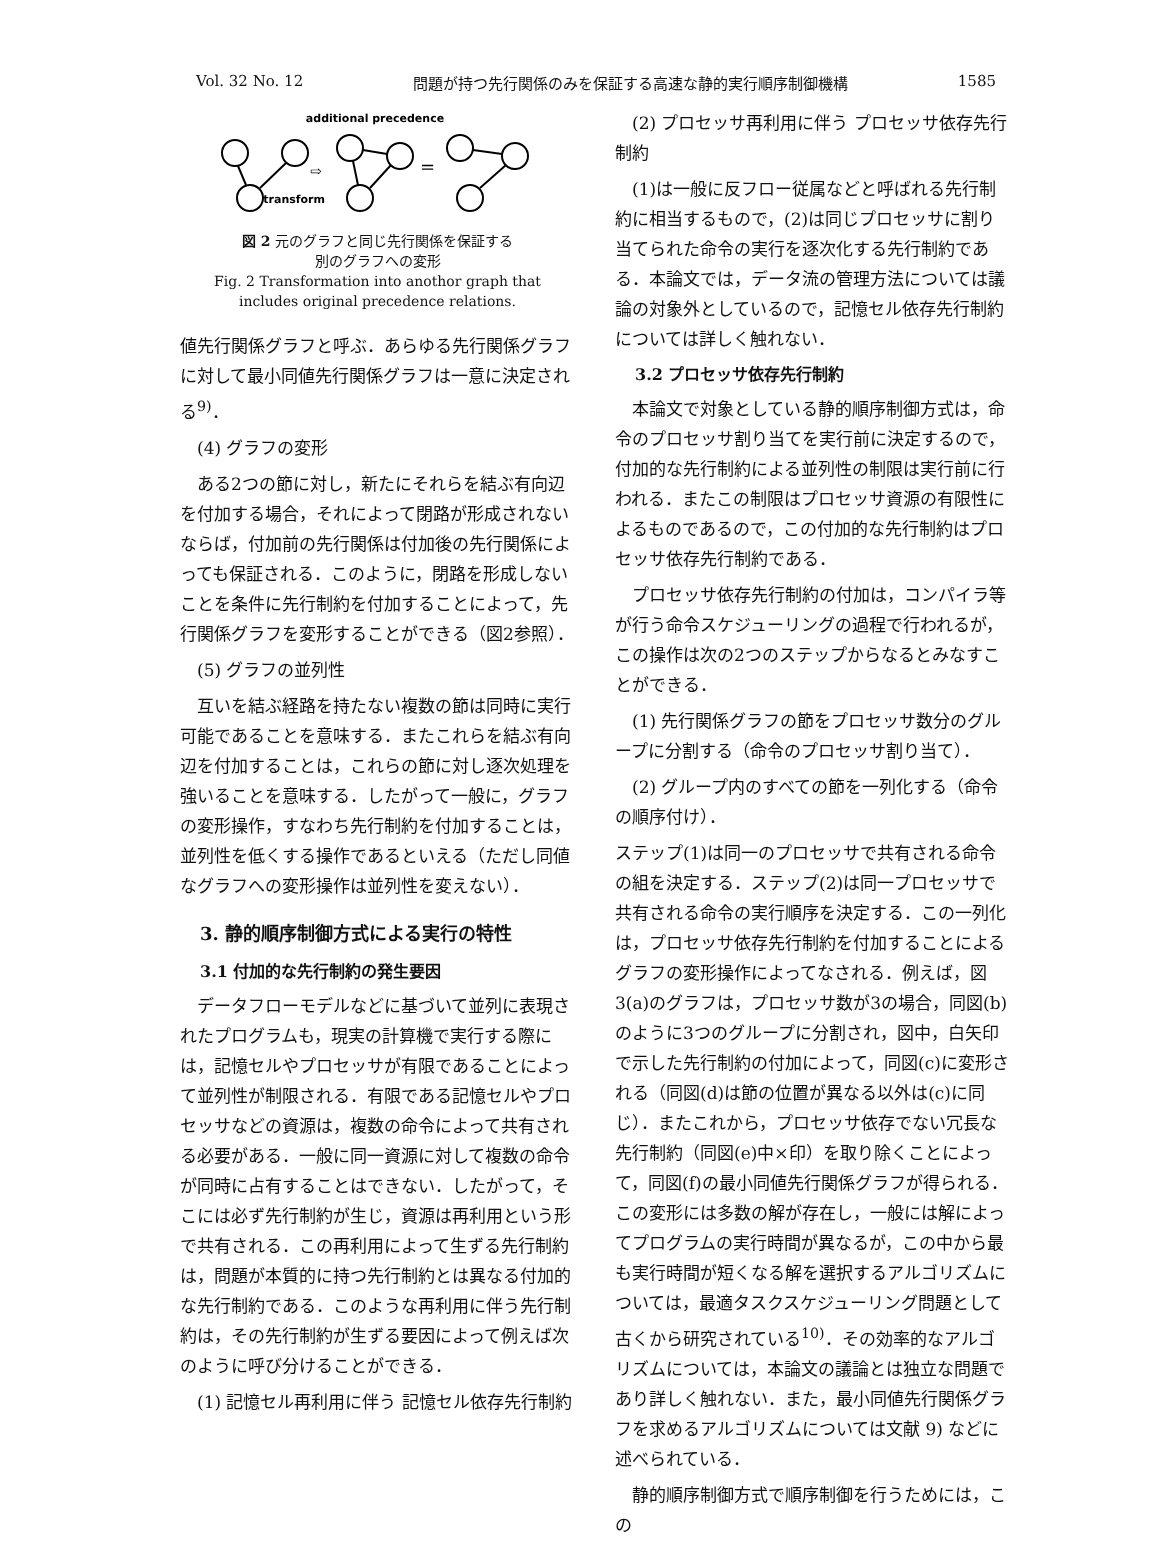Vol. 32 No. 12 問題が持つ先行関係のみを保証する高速な静的実行順序制御機構 1585
additional precedence
⇨
=
transform
図 2 元のグラフと同じ先行関係を保証する
別のグラフへの変形
Fig. 2 Transformation into anothor graph that
includes original precedence relations.
値先行関係グラフと呼ぶ．あらゆる先行関係グラフに対して最小同値先行関係グラフは一意に決定される<sup>9)</sup>．
(4) グラフの変形
ある2つの節に対し，新たにそれらを結ぶ有向辺を付加する場合，それによって閉路が形成されないならば，付加前の先行関係は付加後の先行関係によっても保証される．このように，閉路を形成しないことを条件に先行制約を付加することによって，先行関係グラフを変形することができる（図2参照）．
(5) グラフの並列性
互いを結ぶ経路を持たない複数の節は同時に実行可能であることを意味する．またこれらを結ぶ有向辺を付加することは，これらの節に対し逐次処理を強いることを意味する．したがって一般に，グラフの変形操作，すなわち先行制約を付加することは，並列性を低くする操作であるといえる（ただし同値なグラフへの変形操作は並列性を変えない）．
3. 静的順序制御方式による実行の特性
3.1 付加的な先行制約の発生要因
データフローモデルなどに基づいて並列に表現されたプログラムも，現実の計算機で実行する際には，記憶セルやプロセッサが有限であることによって並列性が制限される．有限である記憶セルやプロセッサなどの資源は，複数の命令によって共有される必要がある．一般に同一資源に対して複数の命令が同時に占有することはできない．したがって，そこには必ず先行制約が生じ，資源は再利用という形で共有される．この再利用によって生ずる先行制約は，問題が本質的に持つ先行制約とは異なる付加的な先行制約である．このような再利用に伴う先行制約は，その先行制約が生ずる要因によって例えば次のように呼び分けることができる．
(1) 記憶セル再利用に伴う 記憶セル依存先行制約
(2) プロセッサ再利用に伴う プロセッサ依存先行制約
(1)は一般に反フロー従属などと呼ばれる先行制約に相当するもので，(2)は同じプロセッサに割り当てられた命令の実行を逐次化する先行制約である．本論文では，データ流の管理方法については議論の対象外としているので，記憶セル依存先行制約については詳しく触れない．
3.2 プロセッサ依存先行制約
本論文で対象としている静的順序制御方式は，命令のプロセッサ割り当てを実行前に決定するので，付加的な先行制約による並列性の制限は実行前に行われる．またこの制限はプロセッサ資源の有限性によるものであるので，この付加的な先行制約はプロセッサ依存先行制約である．
プロセッサ依存先行制約の付加は，コンパイラ等が行う命令スケジューリングの過程で行われるが，この操作は次の2つのステップからなるとみなすことができる．
(1) 先行関係グラフの節をプロセッサ数分のグループに分割する（命令のプロセッサ割り当て）．
(2) グループ内のすべての節を一列化する（命令の順序付け）．
ステップ(1)は同一のプロセッサで共有される命令の組を決定する．ステップ(2)は同一プロセッサで共有される命令の実行順序を決定する．この一列化は，プロセッサ依存先行制約を付加することによるグラフの変形操作によってなされる．例えば，図3(a)のグラフは，プロセッサ数が3の場合，同図(b)のように3つのグループに分割され，図中，白矢印で示した先行制約の付加によって，同図(c)に変形される（同図(d)は節の位置が異なる以外は(c)に同じ）．またこれから，プロセッサ依存でない冗長な先行制約（同図(e)中×印）を取り除くことによって，同図(f)の最小同値先行関係グラフが得られる．この変形には多数の解が存在し，一般には解によってプログラムの実行時間が異なるが，この中から最も実行時間が短くなる解を選択するアルゴリズムについては，最適タスクスケジューリング問題として古くから研究されている<sup>10)</sup>．その効率的なアルゴリズムについては，本論文の議論とは独立な問題であり詳しく触れない．また，最小同値先行関係グラフを求めるアルゴリズムについては文献 9) などに述べられている．
静的順序制御方式で順序制御を行うためには，この